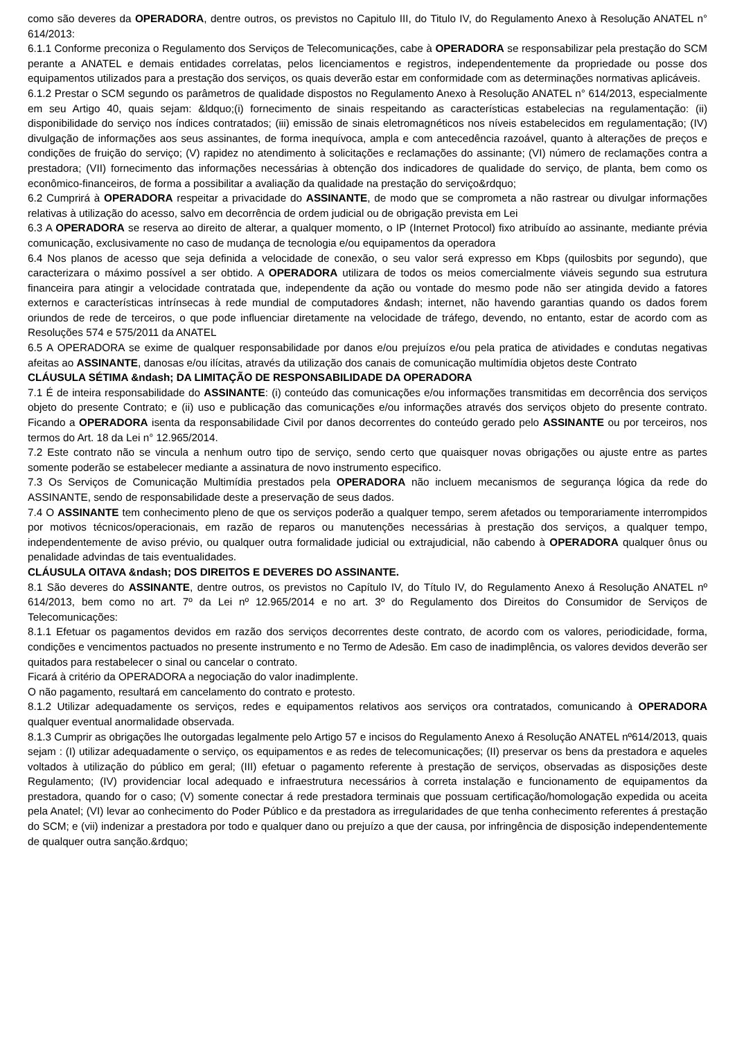como são deveres da OPERADORA, dentre outros, os previstos no Capitulo III, do Titulo IV, do Regulamento Anexo à Resolução ANATEL n° 614/2013:
6.1.1 Conforme preconiza o Regulamento dos Serviços de Telecomunicações, cabe à OPERADORA se responsabilizar pela prestação do SCM perante a ANATEL e demais entidades correlatas, pelos licenciamentos e registros, independentemente da propriedade ou posse dos equipamentos utilizados para a prestação dos serviços, os quais deverão estar em conformidade com as determinações normativas aplicáveis.
6.1.2 Prestar o SCM segundo os parâmetros de qualidade dispostos no Regulamento Anexo à Resolução ANATEL n° 614/2013, especialmente em seu Artigo 40, quais sejam: &ldquo;(i) fornecimento de sinais respeitando as características estabelecias na regulamentação: (ii) disponibilidade do serviço nos índices contratados; (iii) emissão de sinais eletromagnéticos nos níveis estabelecidos em regulamentação; (IV) divulgação de informações aos seus assinantes, de forma inequívoca, ampla e com antecedência razoável, quanto à alterações de preços e condições de fruição do serviço; (V) rapidez no atendimento à solicitações e reclamações do assinante; (VI) número de reclamações contra a prestadora; (VII) fornecimento das informações necessárias à obtenção dos indicadores de qualidade do serviço, de planta, bem como os econômico-financeiros, de forma a possibilitar a avaliação da qualidade na prestação do serviço&rdquo;
6.2 Cumprirá à OPERADORA respeitar a privacidade do ASSINANTE, de modo que se comprometa a não rastrear ou divulgar informações relativas à utilização do acesso, salvo em decorrência de ordem judicial ou de obrigação prevista em Lei
6.3 A OPERADORA se reserva ao direito de alterar, a qualquer momento, o IP (Internet Protocol) fixo atribuído ao assinante, mediante prévia comunicação, exclusivamente no caso de mudança de tecnologia e/ou equipamentos da operadora
6.4 Nos planos de acesso que seja definida a velocidade de conexão, o seu valor será expresso em Kbps (quilosbits por segundo), que caracterizara o máximo possível a ser obtido. A OPERADORA utilizara de todos os meios comercialmente viáveis segundo sua estrutura financeira para atingir a velocidade contratada que, independente da ação ou vontade do mesmo pode não ser atingida devido a fatores externos e características intrínsecas à rede mundial de computadores &ndash; internet, não havendo garantias quando os dados forem oriundos de rede de terceiros, o que pode influenciar diretamente na velocidade de tráfego, devendo, no entanto, estar de acordo com as Resoluções 574 e 575/2011 da ANATEL
6.5 A OPERADORA se exime de qualquer responsabilidade por danos e/ou prejuízos e/ou pela pratica de atividades e condutas negativas afeitas ao ASSINANTE, danosas e/ou ilícitas, através da utilização dos canais de comunicação multimídia objetos deste Contrato
CLÁUSULA SÉTIMA &ndash; DA LIMITAÇÃO DE RESPONSABILIDADE DA OPERADORA
7.1 É de inteira responsabilidade do ASSINANTE: (i) conteúdo das comunicações e/ou informações transmitidas em decorrência dos serviços objeto do presente Contrato; e (ii) uso e publicação das comunicações e/ou informações através dos serviços objeto do presente contrato. Ficando a OPERADORA isenta da responsabilidade Civil por danos decorrentes do conteúdo gerado pelo ASSINANTE ou por terceiros, nos termos do Art. 18 da Lei n° 12.965/2014.
7.2 Este contrato não se vincula a nenhum outro tipo de serviço, sendo certo que quaisquer novas obrigações ou ajuste entre as partes somente poderão se estabelecer mediante a assinatura de novo instrumento especifico.
7.3 Os Serviços de Comunicação Multimídia prestados pela OPERADORA não incluem mecanismos de segurança lógica da rede do ASSINANTE, sendo de responsabilidade deste a preservação de seus dados.
7.4 O ASSINANTE tem conhecimento pleno de que os serviços poderão a qualquer tempo, serem afetados ou temporariamente interrompidos por motivos técnicos/operacionais, em razão de reparos ou manutenções necessárias à prestação dos serviços, a qualquer tempo, independentemente de aviso prévio, ou qualquer outra formalidade judicial ou extrajudicial, não cabendo à OPERADORA qualquer ônus ou penalidade advindas de tais eventualidades.
CLÁUSULA OITAVA &ndash; DOS DIREITOS E DEVERES DO ASSINANTE.
8.1 São deveres do ASSINANTE, dentre outros, os previstos no Capítulo IV, do Título IV, do Regulamento Anexo á Resolução ANATEL nº 614/2013, bem como no art. 7º da Lei nº 12.965/2014 e no art. 3º do Regulamento dos Direitos do Consumidor de Serviços de Telecomunicações:
8.1.1 Efetuar os pagamentos devidos em razão dos serviços decorrentes deste contrato, de acordo com os valores, periodicidade, forma, condições e vencimentos pactuados no presente instrumento e no Termo de Adesão. Em caso de inadimplência, os valores devidos deverão ser quitados para restabelecer o sinal ou cancelar o contrato.
Ficará à critério da OPERADORA a negociação do valor inadimplente.
O não pagamento, resultará em cancelamento do contrato e protesto.
8.1.2 Utilizar adequadamente os serviços, redes e equipamentos relativos aos serviços ora contratados, comunicando à OPERADORA qualquer eventual anormalidade observada.
8.1.3 Cumprir as obrigações lhe outorgadas legalmente pelo Artigo 57 e incisos do Regulamento Anexo á Resolução ANATEL nº614/2013, quais sejam : (I) utilizar adequadamente o serviço, os equipamentos e as redes de telecomunicações; (II) preservar os bens da prestadora e aqueles voltados à utilização do público em geral; (III) efetuar o pagamento referente à prestação de serviços, observadas as disposições deste Regulamento; (IV) providenciar local adequado e infraestrutura necessários à correta instalação e funcionamento de equipamentos da prestadora, quando for o caso; (V) somente conectar á rede prestadora terminais que possuam certificação/homologação expedida ou aceita pela Anatel; (VI) levar ao conhecimento do Poder Público e da prestadora as irregularidades de que tenha conhecimento referentes á prestação do SCM; e (vii) indenizar a prestadora por todo e qualquer dano ou prejuízo a que der causa, por infringência de disposição independentemente de qualquer outra sanção.&rdquo;